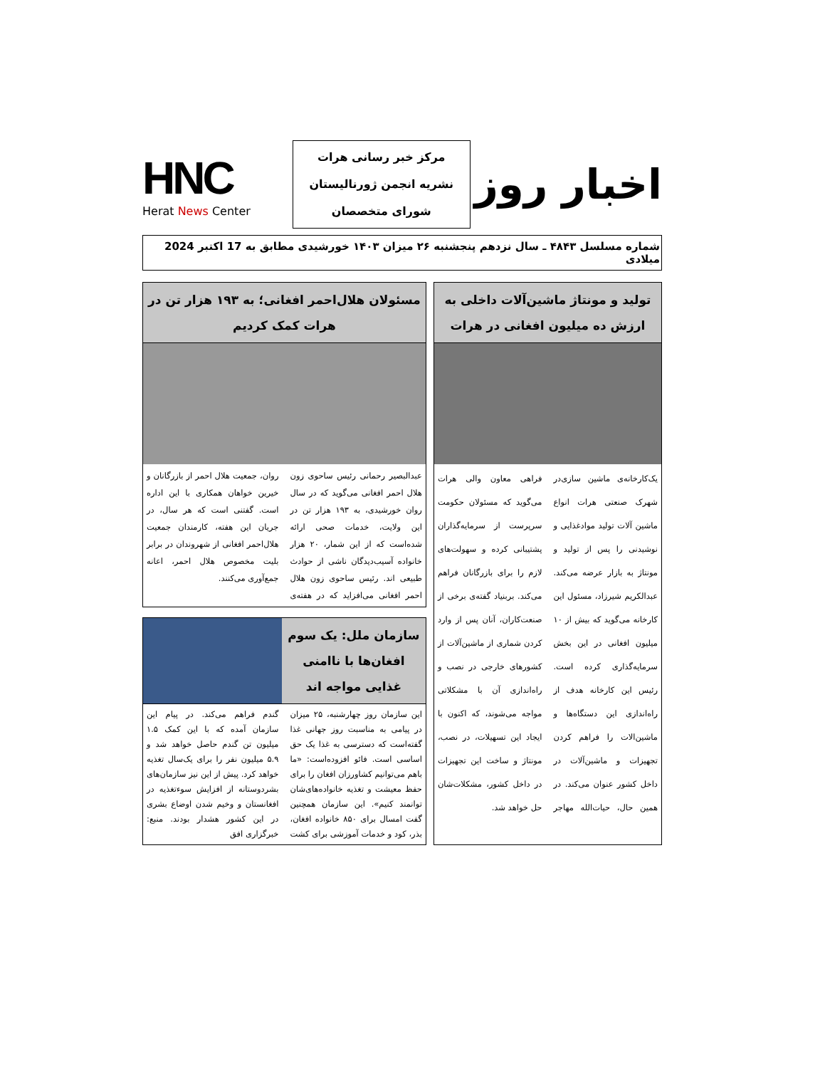اخبار روز
مرکز خبر رسانی هرات
نشریه انجمن ژورنالیستان
شورای متخصصان
HNC
Herat News Center
شماره مسلسل ۴۸۴۳ ـ سال نزدهم پنجشنبه ۲۶ میزان ۱۴۰۳ خورشیدی مطابق به 17 اکتبر 2024 میلادی
تولید و مونتاژ ماشین‌آلات داخلی به ارزش ده میلیون افغانی در هرات
یک‌کارخانه‌ی ماشین سازی‌در شهرک صنعتی هرات انواع ماشین آلات تولید موادغذایی و نوشیدنی را پس از تولید و مونتاژ به بازار عرضه می‌کند. عبدالکریم شیرزاد، مسئول این کارخانه می‌گوید که بیش از ۱۰ میلیون افغانی در این بخش سرمایه‌گذاری کرده است. رئیس این کارخانه هدف از راه‌اندازی این دستگاه‌ها و ماشین‌الات را فراهم کردن تجهیزات و ماشین‌آلات در داخل کشور عنوان می‌کند. در همین حال، حیات‌الله مهاجر فراهی معاون والی هرات می‌گوید که مسئولان حکومت سرپرست از سرمایه‌گذاران پشتیبانی کرده و سهولت‌های لازم را برای بازرگانان فراهم می‌کند. بربنیاد گفته‌ی برخی از صنعت‌کاران، آنان پس از وارد کردن شماری از ماشین‌آلات از کشورهای خارجی در نصب و راه‌اندازی آن با مشکلاتی مواجه می‌شوند، که اکنون با ایجاد این تسهیلات، در نصب، مونتاژ و ساخت این تجهیزات در داخل کشور، مشکلات‌شان حل خواهد شد.
مسئولان هلال‌احمر افغانی؛ به ۱۹۳ هزار تن در هرات کمک کردیم
عبدالبصیر رحمانی رئیس ساحوی زون هلال احمر افغانی می‌گوید که در سال روان خورشیدی، به ۱۹۳ هزار تن در این ولایت، خدمات صحی ارائه شده‌است که از این شمار، ۲۰ هزار خانواده آسیب‌دیدگان ناشی از حوادث طبیعی اند. رئیس ساحوی زون هلال احمر افغانی می‌افزاید که در هفته‌ی روان، جمعیت هلال احمر از بازرگانان و خیرین خواهان همکاری با این اداره است. گفتنی است که هر سال، در جریان این هفته، کارمندان جمعیت هلال‌احمر افغانی از شهروندان در برابر بلیت مخصوص هلال احمر، اعانه جمع‌آوری می‌کنند.
سازمان ملل: یک سوم افغان‌ها با ناامنی غذایی مواجه اند
این سازمان روز چهارشنبه، ۲۵ میزان در پیامی به مناسبت روز جهانی غذا گفته‌است که دسترسی به غذا یک حق اساسی است. فائو افزوده‌است: «ما باهم می‌توانیم کشاورزان افغان را برای حفظ معیشت و تغذیه خانواده‌های‌شان توانمند کنیم». این سازمان همچنین گفت امسال برای ۸۵۰ خانواده افغان، بذر، کود و خدمات آموزشی برای کشت گندم فراهم می‌کند. در پیام این سازمان آمده که با این کمک ۱.۵ میلیون تن گندم حاصل خواهد شد و ۵.۹ میلیون نفر را برای یک‌سال تغذیه خواهد کرد. پیش از این نیز سازمان‌های بشردوستانه از افزایش سوءتغذیه در افغانستان و وخیم شدن اوضاع بشری در این کشور هشدار بودند. منبع: خبرگزاری افق